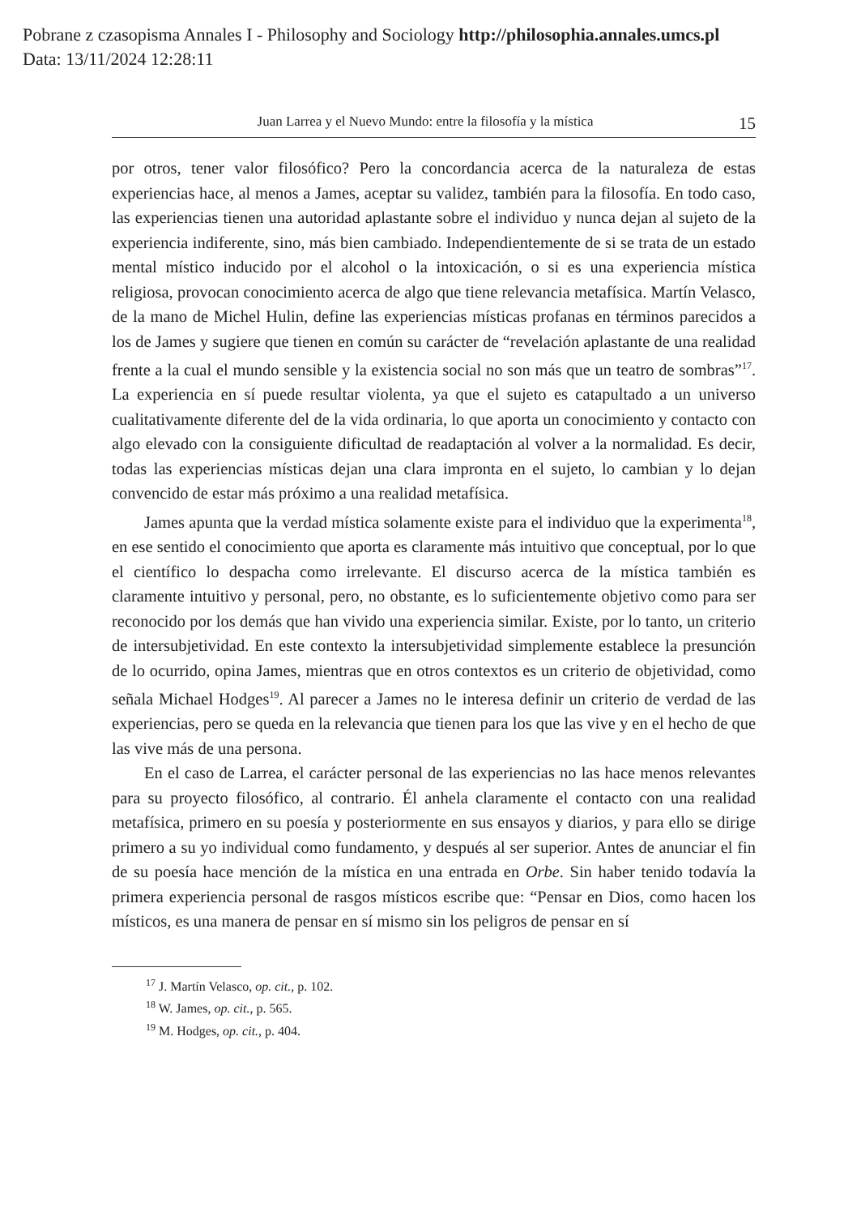Pobrane z czasopisma Annales I - Philosophy and Sociology http://philosophia.annales.umcs.pl
Data: 13/11/2024 12:28:11
Juan Larrea y el Nuevo Mundo: entre la filosofía y la mística 15
por otros, tener valor filosófico? Pero la concordancia acerca de la naturaleza de estas experiencias hace, al menos a James, aceptar su validez, también para la filosofía. En todo caso, las experiencias tienen una autoridad aplastante sobre el individuo y nunca dejan al sujeto de la experiencia indiferente, sino, más bien cambiado. Independientemente de si se trata de un estado mental místico inducido por el alcohol o la intoxicación, o si es una experiencia mística religiosa, provocan conocimiento acerca de algo que tiene relevancia metafísica. Martín Velasco, de la mano de Michel Hulin, define las experiencias místicas profanas en términos parecidos a los de James y sugiere que tienen en común su carácter de “revelación aplastante de una realidad frente a la cual el mundo sensible y la existencia social no son más que un teatro de sombras”<sup>17</sup>. La experiencia en sí puede resultar violenta, ya que el sujeto es catapultado a un universo cualitativamente diferente del de la vida ordinaria, lo que aporta un conocimiento y contacto con algo elevado con la consiguiente dificultad de readaptación al volver a la normalidad. Es decir, todas las experiencias místicas dejan una clara impronta en el sujeto, lo cambian y lo dejan convencido de estar más próximo a una realidad metafísica.
James apunta que la verdad mística solamente existe para el individuo que la experimenta<sup>18</sup>, en ese sentido el conocimiento que aporta es claramente más intuitivo que conceptual, por lo que el científico lo despacha como irrelevante. El discurso acerca de la mística también es claramente intuitivo y personal, pero, no obstante, es lo suficientemente objetivo como para ser reconocido por los demás que han vivido una experiencia similar. Existe, por lo tanto, un criterio de intersubjetividad. En este contexto la intersubjetividad simplemente establece la presunción de lo ocurrido, opina James, mientras que en otros contextos es un criterio de objetividad, como señala Michael Hodges<sup>19</sup>. Al parecer a James no le interesa definir un criterio de verdad de las experiencias, pero se queda en la relevancia que tienen para los que las vive y en el hecho de que las vive más de una persona.
En el caso de Larrea, el carácter personal de las experiencias no las hace menos relevantes para su proyecto filosófico, al contrario. Él anhela claramente el contacto con una realidad metafísica, primero en su poesía y posteriormente en sus ensayos y diarios, y para ello se dirige primero a su yo individual como fundamento, y después al ser superior. Antes de anunciar el fin de su poesía hace mención de la mística en una entrada en Orbe. Sin haber tenido todavía la primera experiencia personal de rasgos místicos escribe que: “Pensar en Dios, como hacen los místicos, es una manera de pensar en sí mismo sin los peligros de pensar en sí
<sup>17</sup> J. Martín Velasco, op. cit., p. 102.
<sup>18</sup> W. James, op. cit., p. 565.
<sup>19</sup> M. Hodges, op. cit., p. 404.